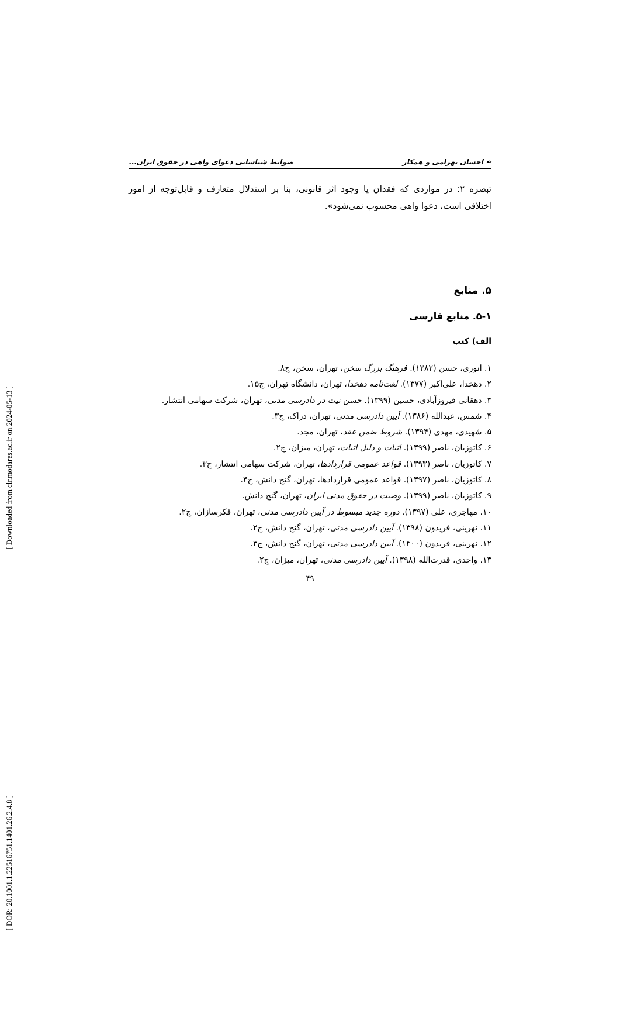[ Downloaded from clr.modares.ac.ir on 2024-05-13 ]
[ DOR: 20.1001.1.22516751.1401.26.2.4.8 ]
✒ احسان بهرامی و همکار ضوابط شناسایی دعوای واهی در حقوق ایران...
تبصره ۲: در مواردی که فقدان یا وجود اثر قانونی، بنا بر استدلال متعارف و قابل‌توجه از امور اختلافی است، دعوا واهی محسوب نمی‌شود».
۵. منابع
۵-۱. منابع فارسی
الف) کتب
۱. انوری، حسن (۱۳۸۲). فرهنگ بزرگ سخن، تهران، سخن، ج۸.
۲. دهخدا، علی‌اکبر (۱۳۷۷). لغت‌نامه دهخدا، تهران، دانشگاه تهران، ج۱۵.
۳. دهقانی فیروزآبادی، حسین (۱۳۹۹). حسن نیت در دادرسی مدنی، تهران، شرکت سهامی انتشار.
۴. شمس، عبدالله (۱۳۸۶). آیین دادرسی مدنی، تهران، دراک، ج۳.
۵. شهیدی، مهدی (۱۳۹۴). شروط ضمن عقد، تهران، مجد.
۶. کاتوزیان، ناصر (۱۳۹۹). اثبات و دلیل اثبات، تهران، میزان، ج۲.
۷. کاتوزیان، ناصر (۱۳۹۳). قواعد عمومی قراردادها، تهران، شرکت سهامی انتشار، ج۳.
۸. کاتوزیان، ناصر (۱۳۹۷). قواعد عمومی قراردادها، تهران، گنج دانش، ج۴.
۹. کاتوزیان، ناصر (۱۳۹۹). وصیت در حقوق مدنی ایران، تهران، گنج دانش.
۱۰. مهاجری، علی (۱۳۹۷). دوره جدید مبسوط در آیین دادرسی مدنی، تهران، فکرسازان، ج۲.
۱۱. نهرینی، فریدون (۱۳۹۸). آیین دادرسی مدنی، تهران، گنج دانش، ج۲.
۱۲. نهرینی، فریدون (۱۴۰۰). آیین دادرسی مدنی، تهران، گنج دانش، ج۳.
۱۳. واحدی، قدرت‌الله (۱۳۹۸). آیین دادرسی مدنی، تهران، میزان، ج۲.
۴۹